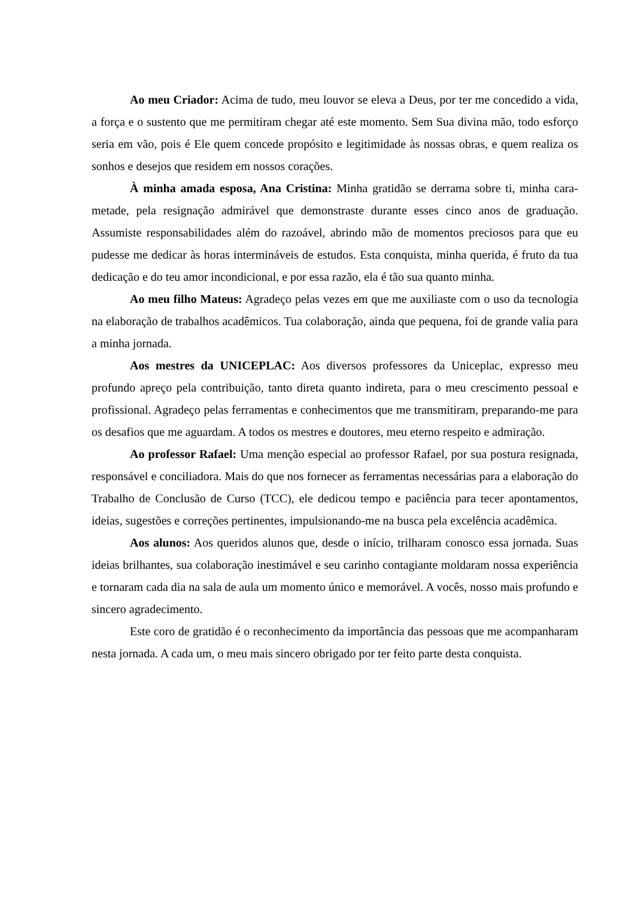Ao meu Criador: Acima de tudo, meu louvor se eleva a Deus, por ter me concedido a vida, a força e o sustento que me permitiram chegar até este momento. Sem Sua divina mão, todo esforço seria em vão, pois é Ele quem concede propósito e legitimidade às nossas obras, e quem realiza os sonhos e desejos que residem em nossos corações.
À minha amada esposa, Ana Cristina: Minha gratidão se derrama sobre ti, minha cara-metade, pela resignação admirável que demonstraste durante esses cinco anos de graduação. Assumiste responsabilidades além do razoável, abrindo mão de momentos preciosos para que eu pudesse me dedicar às horas intermináveis de estudos. Esta conquista, minha querida, é fruto da tua dedicação e do teu amor incondicional, e por essa razão, ela é tão sua quanto minha.
Ao meu filho Mateus: Agradeço pelas vezes em que me auxiliaste com o uso da tecnologia na elaboração de trabalhos acadêmicos. Tua colaboração, ainda que pequena, foi de grande valia para a minha jornada.
Aos mestres da UNICEPLAC: Aos diversos professores da Uniceplac, expresso meu profundo apreço pela contribuição, tanto direta quanto indireta, para o meu crescimento pessoal e profissional. Agradeço pelas ferramentas e conhecimentos que me transmitiram, preparando-me para os desafios que me aguardam. A todos os mestres e doutores, meu eterno respeito e admiração.
Ao professor Rafael: Uma menção especial ao professor Rafael, por sua postura resignada, responsável e conciliadora. Mais do que nos fornecer as ferramentas necessárias para a elaboração do Trabalho de Conclusão de Curso (TCC), ele dedicou tempo e paciência para tecer apontamentos, ideias, sugestões e correções pertinentes, impulsionando-me na busca pela excelência acadêmica.
Aos alunos: Aos queridos alunos que, desde o início, trilharam conosco essa jornada. Suas ideias brilhantes, sua colaboração inestimável e seu carinho contagiante moldaram nossa experiência e tornaram cada dia na sala de aula um momento único e memorável. A vocês, nosso mais profundo e sincero agradecimento.
Este coro de gratidão é o reconhecimento da importância das pessoas que me acompanharam nesta jornada. A cada um, o meu mais sincero obrigado por ter feito parte desta conquista.